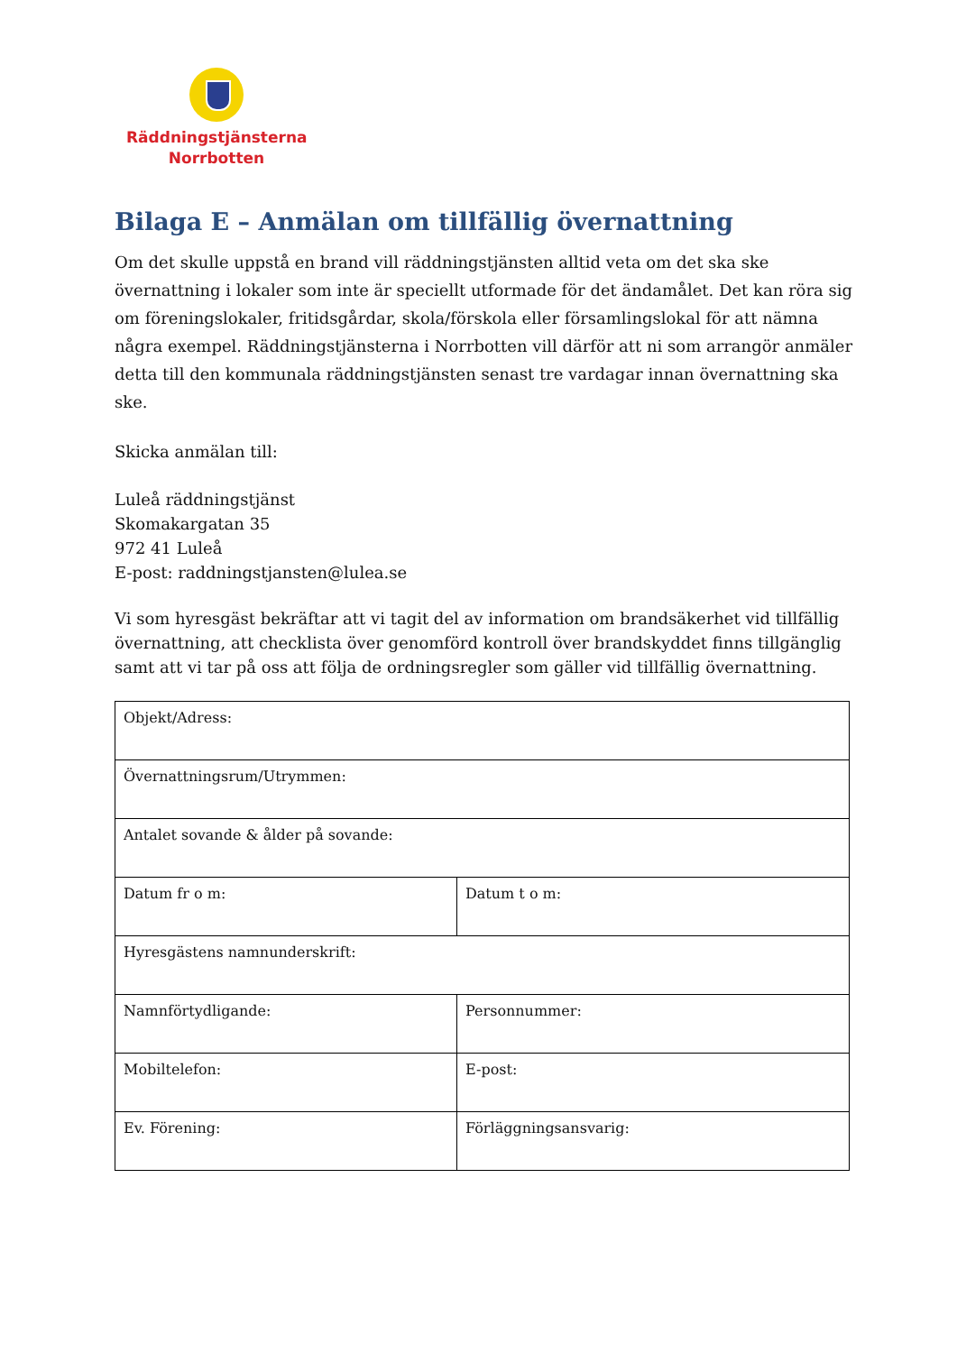Räddningstjänsterna
Norrbotten
Bilaga E – Anmälan om tillfällig övernattning
Om det skulle uppstå en brand vill räddningstjänsten alltid veta om det ska ske övernattning i lokaler som inte är speciellt utformade för det ändamålet. Det kan röra sig om föreningslokaler, fritidsgårdar, skola/förskola eller församlingslokal för att nämna några exempel. Räddningstjänsterna i Norrbotten vill därför att ni som arrangör anmäler detta till den kommunala räddningstjänsten senast tre vardagar innan övernattning ska ske.
Skicka anmälan till:
Luleå räddningstjänst
Skomakargatan 35
972 41 Luleå
E-post: raddningstjansten@lulea.se
Vi som hyresgäst bekräftar att vi tagit del av information om brandsäkerhet vid tillfällig övernattning, att checklista över genomförd kontroll över brandskyddet finns tillgänglig samt att vi tar på oss att följa de ordningsregler som gäller vid tillfällig övernattning.
| Objekt/Adress: | |
| Övernattningsrum/Utrymmen: | |
| Antalet sovande & ålder på sovande: | |
| Datum fr o m: | Datum t o m: |
| Hyresgästens namnunderskrift: | |
| Namnförtydligande: | Personnummer: |
| Mobiltelefon: | E-post: |
| Ev. Förening: | Förläggningsansvarig: |